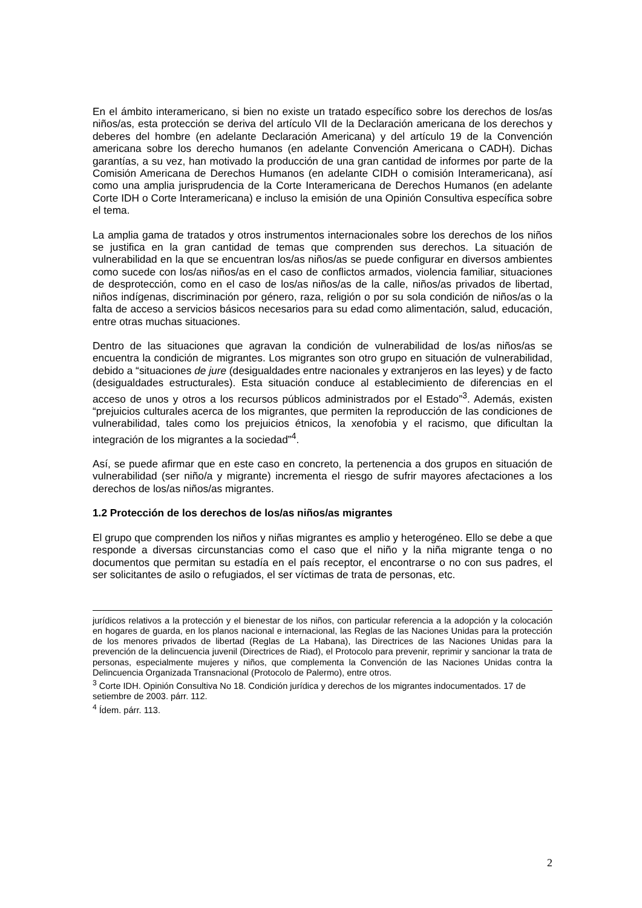En el ámbito interamericano, si bien no existe un tratado específico sobre los derechos de los/as niños/as, esta protección se deriva del artículo VII de la Declaración americana de los derechos y deberes del hombre (en adelante Declaración Americana) y del artículo 19 de la Convención americana sobre los derecho humanos (en adelante Convención Americana o CADH). Dichas garantías, a su vez, han motivado la producción de una gran cantidad de informes por parte de la Comisión Americana de Derechos Humanos (en adelante CIDH o comisión Interamericana), así como una amplia jurisprudencia de la Corte Interamericana de Derechos Humanos (en adelante Corte IDH o Corte Interamericana) e incluso la emisión de una Opinión Consultiva específica sobre el tema.
La amplia gama de tratados y otros instrumentos internacionales sobre los derechos de los niños se justifica en la gran cantidad de temas que comprenden sus derechos. La situación de vulnerabilidad en la que se encuentran los/as niños/as se puede configurar en diversos ambientes como sucede con los/as niños/as en el caso de conflictos armados, violencia familiar, situaciones de desprotección, como en el caso de los/as niños/as de la calle, niños/as privados de libertad, niños indígenas, discriminación por género, raza, religión o por su sola condición de niños/as o la falta de acceso a servicios básicos necesarios para su edad como alimentación, salud, educación, entre otras muchas situaciones.
Dentro de las situaciones que agravan la condición de vulnerabilidad de los/as niños/as se encuentra la condición de migrantes. Los migrantes son otro grupo en situación de vulnerabilidad, debido a “situaciones de jure (desigualdades entre nacionales y extranjeros en las leyes) y de facto (desigualdades estructurales). Esta situación conduce al establecimiento de diferencias en el acceso de unos y otros a los recursos públicos administrados por el Estado”<sup>3</sup>. Además, existen “prejuicios culturales acerca de los migrantes, que permiten la reproducción de las condiciones de vulnerabilidad, tales como los prejuicios étnicos, la xenofobia y el racismo, que dificultan la integración de los migrantes a la sociedad”<sup>4</sup>.
Así, se puede afirmar que en este caso en concreto, la pertenencia a dos grupos en situación de vulnerabilidad (ser niño/a y migrante) incrementa el riesgo de sufrir mayores afectaciones a los derechos de los/as niños/as migrantes.
1.2 Protección de los derechos de los/as niños/as migrantes
El grupo que comprenden los niños y niñas migrantes es amplio y heterogéneo. Ello se debe a que responde a diversas circunstancias como el caso que el niño y la niña migrante tenga o no documentos que permitan su estadía en el país receptor, el encontrarse o no con sus padres, el ser solicitantes de asilo o refugiados, el ser víctimas de trata de personas, etc.
jurídicos relativos a la protección y el bienestar de los niños, con particular referencia a la adopción y la colocación en hogares de guarda, en los planos nacional e internacional, las Reglas de las Naciones Unidas para la protección de los menores privados de libertad (Reglas de La Habana), las Directrices de las Naciones Unidas para la prevención de la delincuencia juvenil (Directrices de Riad), el Protocolo para prevenir, reprimir y sancionar la trata de personas, especialmente mujeres y niños, que complementa la Convención de las Naciones Unidas contra la Delincuencia Organizada Transnacional (Protocolo de Palermo), entre otros.
<sup>3</sup> Corte IDH. Opinión Consultiva No 18. Condición jurídica y derechos de los migrantes indocumentados. 17 de setiembre de 2003. párr. 112.
<sup>4</sup> Ídem. párr. 113.
2